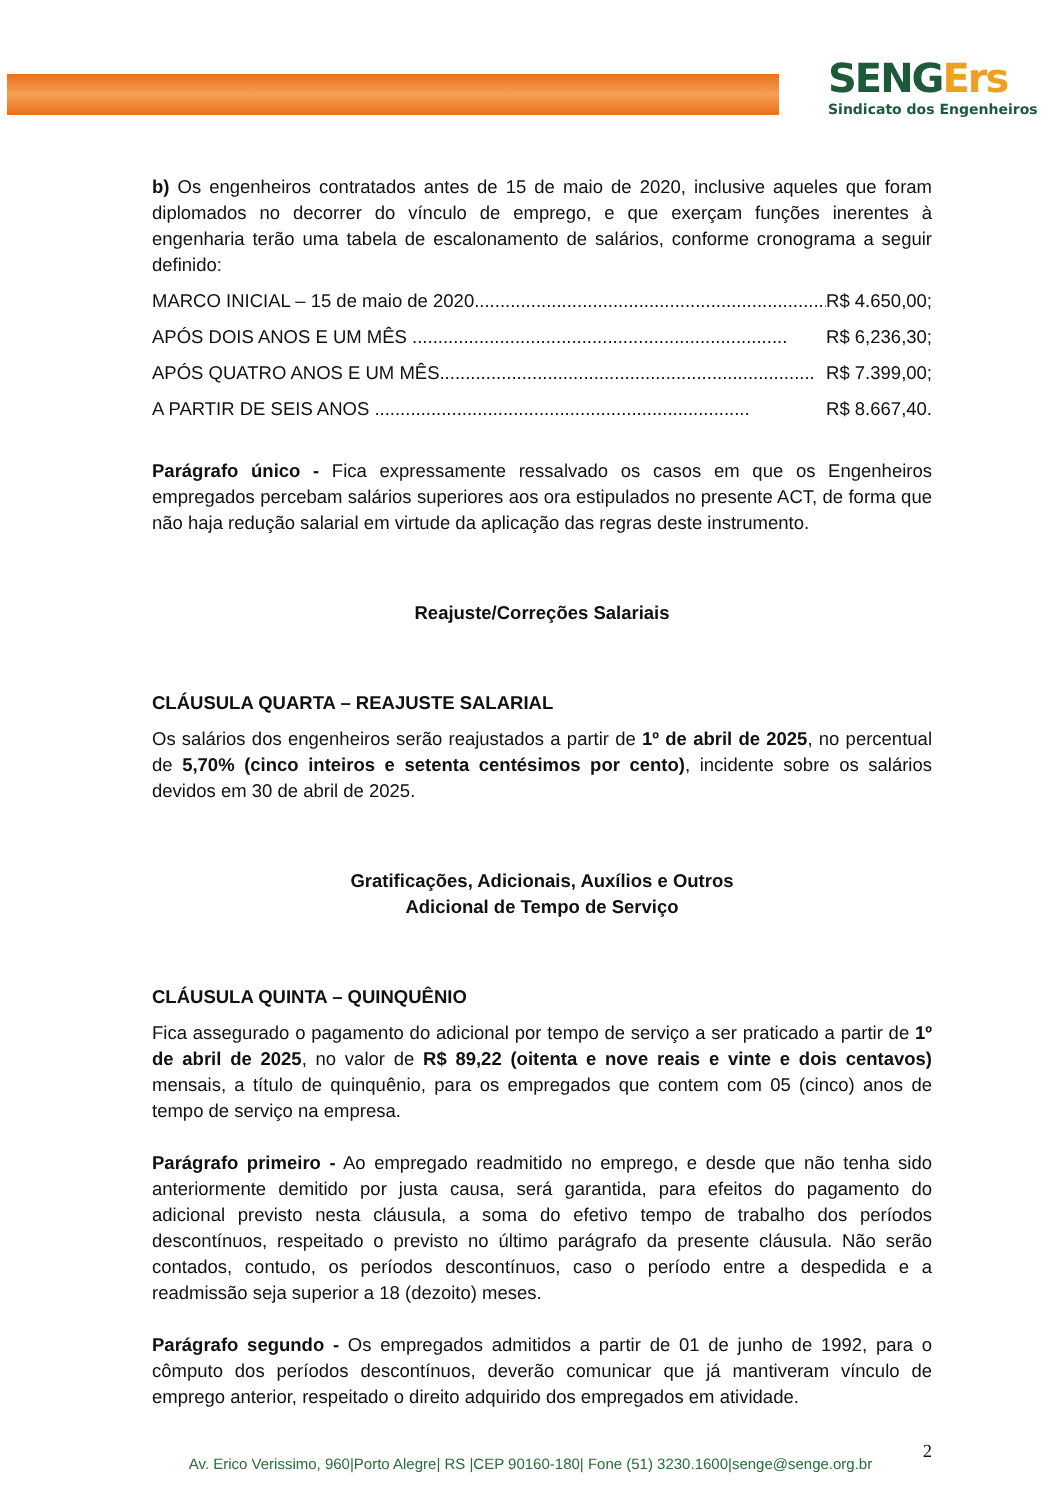SENGErs
Sindicato dos Engenheiros
b) Os engenheiros contratados antes de 15 de maio de 2020, inclusive aqueles que foram diplomados no decorrer do vínculo de emprego, e que exerçam funções inerentes à engenharia terão uma tabela de escalonamento de salários, conforme cronograma a seguir definido:
MARCO INICIAL – 15 de maio de 2020......................................................................... R$ 4.650,00;
APÓS DOIS ANOS E UM MÊS ......................................................................... R$ 6,236,30;
APÓS QUATRO ANOS E UM MÊS......................................................................... R$ 7.399,00;
A PARTIR DE SEIS ANOS ......................................................................... R$ 8.667,40.
Parágrafo único - Fica expressamente ressalvado os casos em que os Engenheiros empregados percebam salários superiores aos ora estipulados no presente ACT, de forma que não haja redução salarial em virtude da aplicação das regras deste instrumento.
Reajuste/Correções Salariais
CLÁUSULA QUARTA – REAJUSTE SALARIAL
Os salários dos engenheiros serão reajustados a partir de 1º de abril de 2025, no percentual de 5,70% (cinco inteiros e setenta centésimos por cento), incidente sobre os salários devidos em 30 de abril de 2025.
Gratificações, Adicionais, Auxílios e Outros
Adicional de Tempo de Serviço
CLÁUSULA QUINTA – QUINQUÊNIO
Fica assegurado o pagamento do adicional por tempo de serviço a ser praticado a partir de 1º de abril de 2025, no valor de R$ 89,22 (oitenta e nove reais e vinte e dois centavos) mensais, a título de quinquênio, para os empregados que contem com 05 (cinco) anos de tempo de serviço na empresa.
Parágrafo primeiro - Ao empregado readmitido no emprego, e desde que não tenha sido anteriormente demitido por justa causa, será garantida, para efeitos do pagamento do adicional previsto nesta cláusula, a soma do efetivo tempo de trabalho dos períodos descontínuos, respeitado o previsto no último parágrafo da presente cláusula. Não serão contados, contudo, os períodos descontínuos, caso o período entre a despedida e a readmissão seja superior a 18 (dezoito) meses.
Parágrafo segundo - Os empregados admitidos a partir de 01 de junho de 1992, para o cômputo dos períodos descontínuos, deverão comunicar que já mantiveram vínculo de emprego anterior, respeitado o direito adquirido dos empregados em atividade.
2
Av. Erico Verissimo, 960|Porto Alegre| RS |CEP 90160-180| Fone (51) 3230.1600|senge@senge.org.br